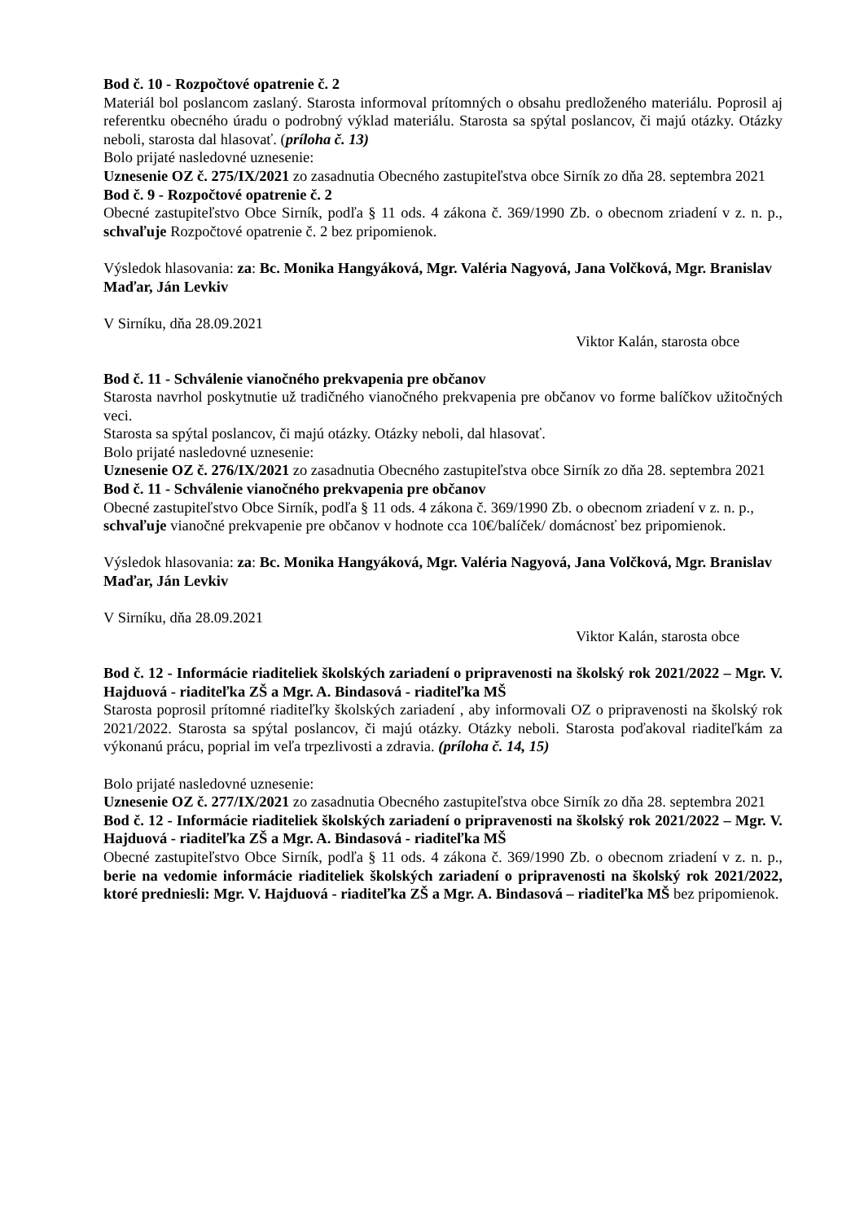Bod č. 10 - Rozpočtové opatrenie č. 2
Materiál bol poslancom zaslaný. Starosta informoval prítomných o obsahu predloženého materiálu. Poprosil aj referentku obecného úradu o podrobný výklad materiálu. Starosta sa spýtal poslancov, či majú otázky. Otázky neboli, starosta dal hlasovať. (príloha č. 13)
Bolo prijaté nasledovné uznesenie:
Uznesenie OZ č. 275/IX/2021 zo zasadnutia Obecného zastupiteľstva obce Sirník zo dňa 28. septembra 2021
Bod č. 9 - Rozpočtové opatrenie č. 2
Obecné zastupiteľstvo Obce Sirník, podľa § 11 ods. 4 zákona č. 369/1990 Zb. o obecnom zriadení v z. n. p., schvaľuje Rozpočtové opatrenie č. 2 bez pripomienok.
Výsledok hlasovania: za: Bc. Monika Hangyáková, Mgr. Valéria Nagyová, Jana Volčková, Mgr. Branislav Maďar, Ján Levkiv
V Sirníku, dňa 28.09.2021
Viktor Kalán, starosta obce
Bod č. 11 - Schválenie vianočného prekvapenia pre občanov
Starosta navrhol poskytnutie už tradičného vianočného prekvapenia pre občanov vo forme balíčkov užitočných veci.
Starosta sa spýtal poslancov, či majú otázky. Otázky neboli, dal hlasovať.
Bolo prijaté nasledovné uznesenie:
Uznesenie OZ č. 276/IX/2021 zo zasadnutia Obecného zastupiteľstva obce Sirník zo dňa 28. septembra 2021
Bod č. 11 - Schválenie vianočného prekvapenia pre občanov
Obecné zastupiteľstvo Obce Sirník, podľa § 11 ods. 4 zákona č. 369/1990 Zb. o obecnom zriadení v z. n. p., schvaľuje vianočné prekvapenie pre občanov v hodnote cca 10€/balíček/ domácnosť bez pripomienok.
Výsledok hlasovania: za: Bc. Monika Hangyáková, Mgr. Valéria Nagyová, Jana Volčková, Mgr. Branislav Maďar, Ján Levkiv
V Sirníku, dňa 28.09.2021
Viktor Kalán, starosta obce
Bod č. 12 - Informácie riaditeliek školských zariadení o pripravenosti na školský rok 2021/2022 – Mgr. V. Hajduová - riaditeľka ZŠ a Mgr. A. Bindasová - riaditeľka MŠ
Starosta poprosil prítomné riaditeľky školských zariadení , aby informovali OZ o pripravenosti na školský rok 2021/2022. Starosta sa spýtal poslancov, či majú otázky. Otázky neboli. Starosta poďakoval riaditeľkám za výkonanú prácu, poprial im veľa trpezlivosti a zdravia. (príloha č. 14, 15)
Bolo prijaté nasledovné uznesenie:
Uznesenie OZ č. 277/IX/2021 zo zasadnutia Obecného zastupiteľstva obce Sirník zo dňa 28. septembra 2021
Bod č. 12 - Informácie riaditeliek školských zariadení o pripravenosti na školský rok 2021/2022 – Mgr. V. Hajduová - riaditeľka ZŠ a Mgr. A. Bindasová - riaditeľka MŠ
Obecné zastupiteľstvo Obce Sirník, podľa § 11 ods. 4 zákona č. 369/1990 Zb. o obecnom zriadení v z. n. p., berie na vedomie informácie riaditeliek školských zariadení o pripravenosti na školský rok 2021/2022, ktoré predniesli: Mgr. V. Hajduová - riaditeľka ZŠ a Mgr. A. Bindasová – riaditeľka MŠ bez pripomienok.